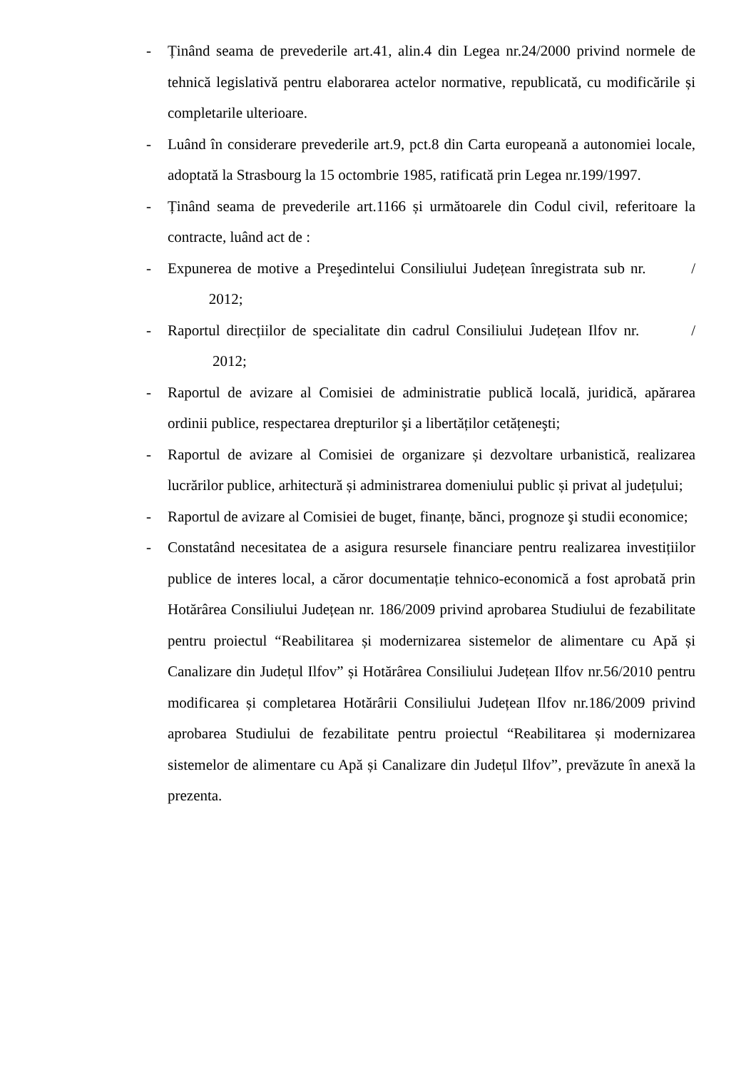- Ținând seama de prevederile art.41, alin.4 din Legea nr.24/2000 privind normele de tehnică legislativă pentru elaborarea actelor normative, republicată, cu modificările și completarile ulterioare.
- Luând în considerare prevederile art.9, pct.8 din Carta europeană a autonomiei locale, adoptată la Strasbourg la 15 octombrie 1985, ratificată prin Legea nr.199/1997.
- Ținând seama de prevederile art.1166 și următoarele din Codul civil, referitoare la contracte, luând act de :
- Expunerea de motive a Preşedintelui Consiliului Județean înregistrata sub nr. / 2012;
- Raportul direcțiilor de specialitate din cadrul Consiliului Județean Ilfov nr. / 2012;
- Raportul de avizare al Comisiei de administratie publică locală, juridică, apărarea ordinii publice, respectarea drepturilor şi a libertăților cetățeneşti;
- Raportul de avizare al Comisiei de organizare și dezvoltare urbanistică, realizarea lucrărilor publice, arhitectură și administrarea domeniului public și privat al județului;
- Raportul de avizare al Comisiei de buget, finanțe, bănci, prognoze şi studii economice;
- Constatând necesitatea de a asigura resursele financiare pentru realizarea investițiilor publice de interes local, a căror documentație tehnico-economică a fost aprobată prin Hotărârea Consiliului Județean nr. 186/2009 privind aprobarea Studiului de fezabilitate pentru proiectul “Reabilitarea și modernizarea sistemelor de alimentare cu Apă și Canalizare din Județul Ilfov” și Hotărârea Consiliului Județean Ilfov nr.56/2010 pentru modificarea și completarea Hotărârii Consiliului Județean Ilfov nr.186/2009 privind aprobarea Studiului de fezabilitate pentru proiectul “Reabilitarea și modernizarea sistemelor de alimentare cu Apă și Canalizare din Județul Ilfov”, prevăzute în anexă la prezenta.